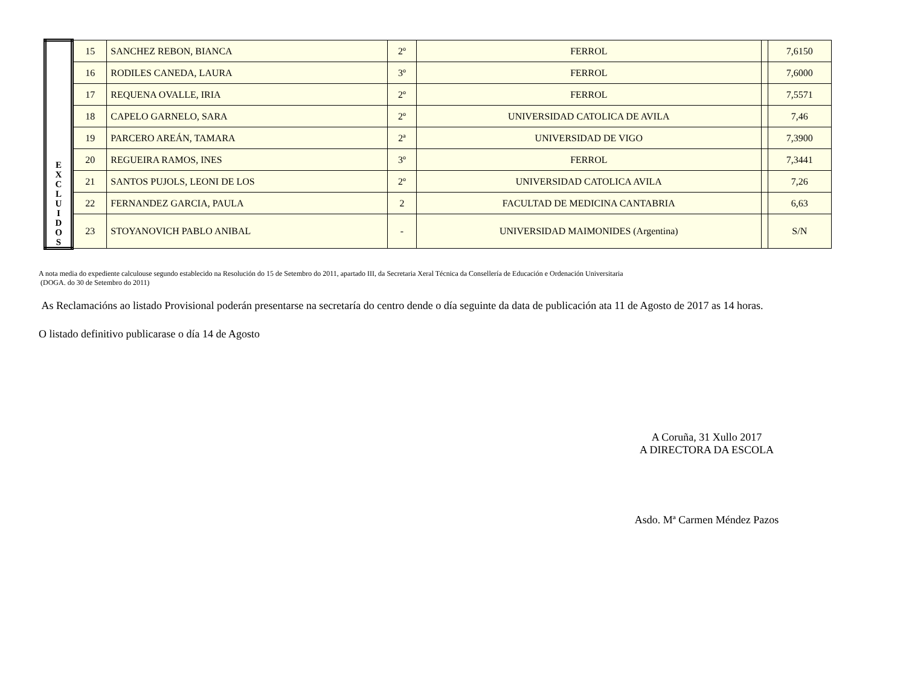| E X C L U I D O S | 15 | SANCHEZ REBON, BIANCA | 2º | FERROL | | 7,6150 |
| | 16 | RODILES CANEDA, LAURA | 3º | FERROL | | 7,6000 |
| | 17 | REQUENA OVALLE, IRIA | 2º | FERROL | | 7,5571 |
| | 18 | CAPELO GARNELO, SARA | 2º | UNIVERSIDAD CATOLICA DE AVILA | | 7,46 |
| | 19 | PARCERO AREÁN, TAMARA | 2ª | UNIVERSIDAD DE VIGO | | 7,3900 |
| | 20 | REGUEIRA RAMOS, INES | 3º | FERROL | | 7,3441 |
| | 21 | SANTOS PUJOLS, LEONI DE LOS | 2º | UNIVERSIDAD CATOLICA AVILA | | 7,26 |
| | 22 | FERNANDEZ GARCIA, PAULA | 2 | FACULTAD DE MEDICINA CANTABRIA | | 6,63 |
| | 23 | STOYANOVICH PABLO ANIBAL | - | UNIVERSIDAD MAIMONIDES (Argentina) | | S/N |
A nota media do expediente calculouse segundo establecido na Resolución do 15 de Setembro do 2011, apartado III, da Secretaria Xeral Técnica da Consellería de Educación e Ordenación Universitaria
(DOGA. do 30 de Setembro do 2011)
As Reclamacións ao listado Provisional poderán presentarse na secretaría do centro dende o día seguinte da data de publicación ata 11 de Agosto de 2017 as 14 horas.
O listado definitivo publicarase o día 14 de Agosto
A Coruña, 31 Xullo 2017
A DIRECTORA DA ESCOLA
Asdo. Mª Carmen Méndez Pazos